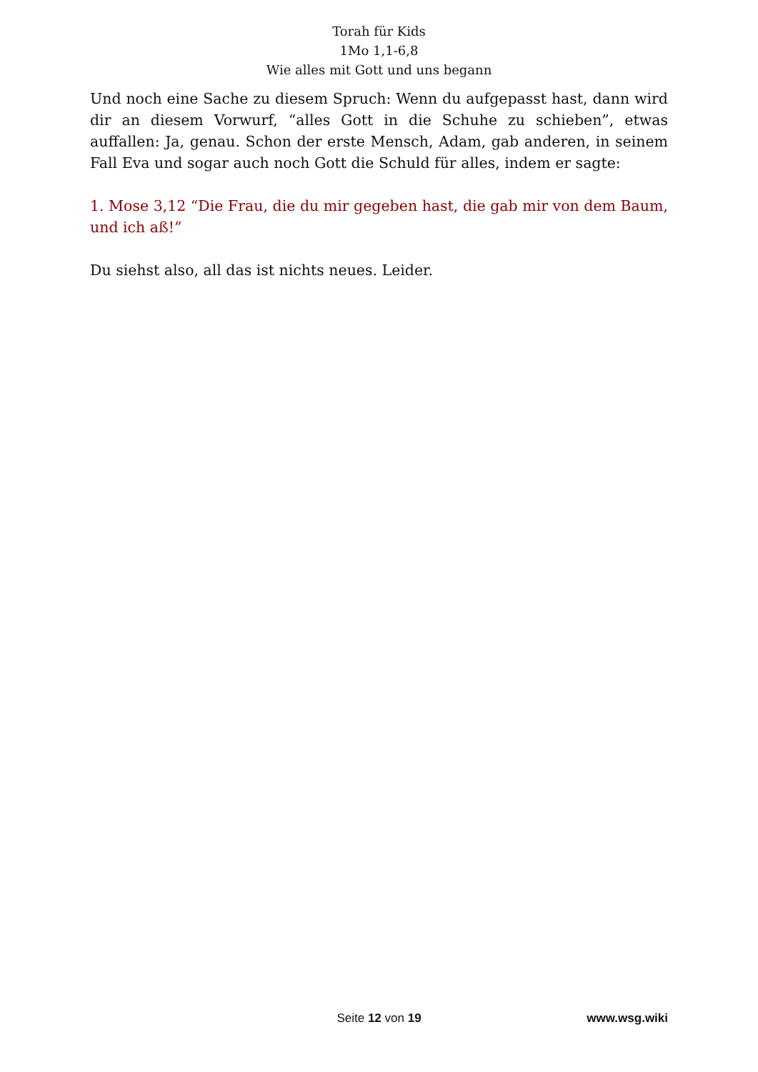Torah für Kids
1Mo 1,1-6,8
Wie alles mit Gott und uns begann
Und noch eine Sache zu diesem Spruch: Wenn du aufgepasst hast, dann wird dir an diesem Vorwurf, “alles Gott in die Schuhe zu schieben”, etwas auffallen: Ja, genau. Schon der erste Mensch, Adam, gab anderen, in seinem Fall Eva und sogar auch noch Gott die Schuld für alles, indem er sagte:
1. Mose 3,12 “Die Frau, die du mir gegeben hast, die gab mir von dem Baum, und ich aß!”
Du siehst also, all das ist nichts neues. Leider.
Seite 12 von 19 www.wsg.wiki